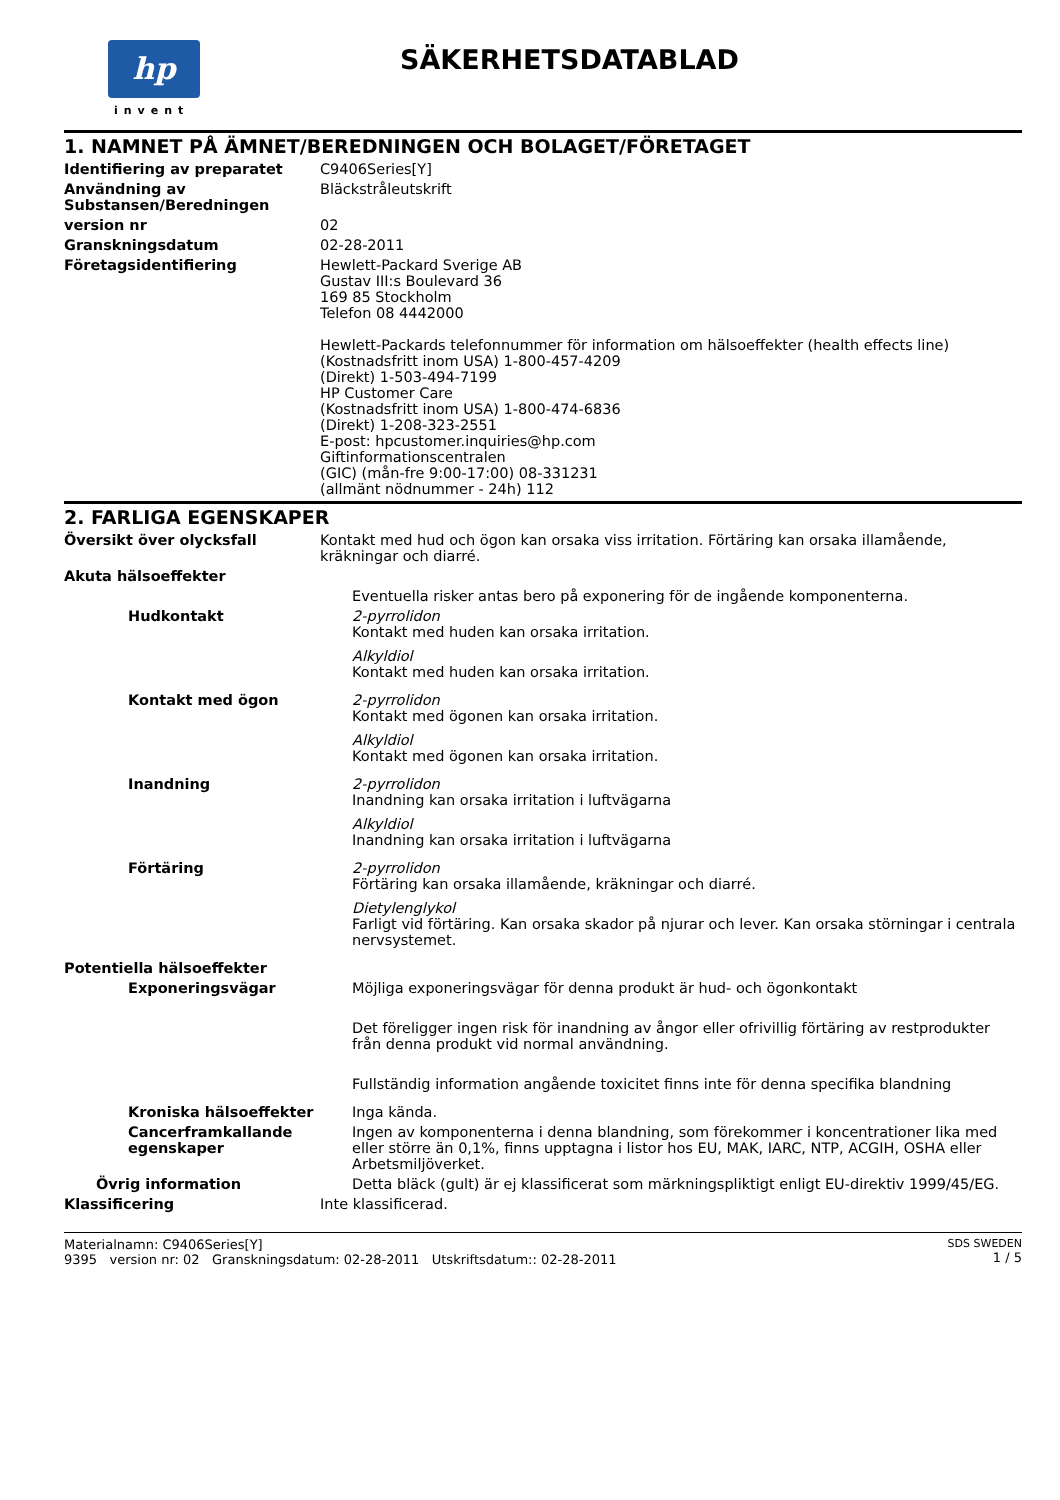hp
invent
SÄKERHETSDATABLAD
1. NAMNET PÅ ÄMNET/BEREDNINGEN OCH BOLAGET/FÖRETAGET
Identifiering av preparatet C9406Series[Y]
Användning av Substansen/Beredningen
Bläckstråleutskrift
version nr 02
Granskningsdatum 02-28-2011
Företagsidentifiering Hewlett-Packard Sverige AB
Gustav III:s Boulevard 36
169 85 Stockholm
Telefon 08 4442000
Hewlett-Packards telefonnummer för information om hälsoeffekter (health effects line)
(Kostnadsfritt inom USA) 1-800-457-4209
(Direkt) 1-503-494-7199
HP Customer Care
(Kostnadsfritt inom USA) 1-800-474-6836
(Direkt) 1-208-323-2551
E-post: hpcustomer.inquiries@hp.com
Giftinformationscentralen
(GIC) (mån-fre 9:00-17:00) 08-331231
(allmänt nödnummer - 24h) 112
2. FARLIGA EGENSKAPER
Översikt över olycksfall Kontakt med hud och ögon kan orsaka viss irritation. Förtäring kan orsaka illamående, kräkningar och diarré.
Akuta hälsoeffekter
Eventuella risker antas bero på exponering för de ingående komponenterna.
Hudkontakt 2-pyrrolidon
Kontakt med huden kan orsaka irritation.
Alkyldiol
Kontakt med huden kan orsaka irritation.
Kontakt med ögon 2-pyrrolidon
Kontakt med ögonen kan orsaka irritation.
Alkyldiol
Kontakt med ögonen kan orsaka irritation.
Inandning 2-pyrrolidon
Inandning kan orsaka irritation i luftvägarna
Alkyldiol
Inandning kan orsaka irritation i luftvägarna
Förtäring 2-pyrrolidon
Förtäring kan orsaka illamående, kräkningar och diarré.
Dietylenglykol
Farligt vid förtäring. Kan orsaka skador på njurar och lever. Kan orsaka störningar i centrala nervsystemet.
Potentiella hälsoeffekter
Exponeringsvägar Möjliga exponeringsvägar för denna produkt är hud- och ögonkontakt
Det föreligger ingen risk för inandning av ångor eller ofrivillig förtäring av restprodukter från denna produkt vid normal användning.
Fullständig information angående toxicitet finns inte för denna specifika blandning
Kroniska hälsoeffekter Inga kända.
Cancerframkallande egenskaper
Ingen av komponenterna i denna blandning, som förekommer i koncentrationer lika med eller större än 0,1%, finns upptagna i listor hos EU, MAK, IARC, NTP, ACGIH, OSHA eller Arbetsmiljöverket.
Övrig information Detta bläck (gult) är ej klassificerat som märkningspliktigt enligt EU-direktiv 1999/45/EG.
Klassificering Inte klassificerad.
Materialnamn: C9406Series[Y]
9395 version nr: 02 Granskningsdatum: 02-28-2011 Utskriftsdatum:: 02-28-2011
SDS SWEDEN
1 / 5